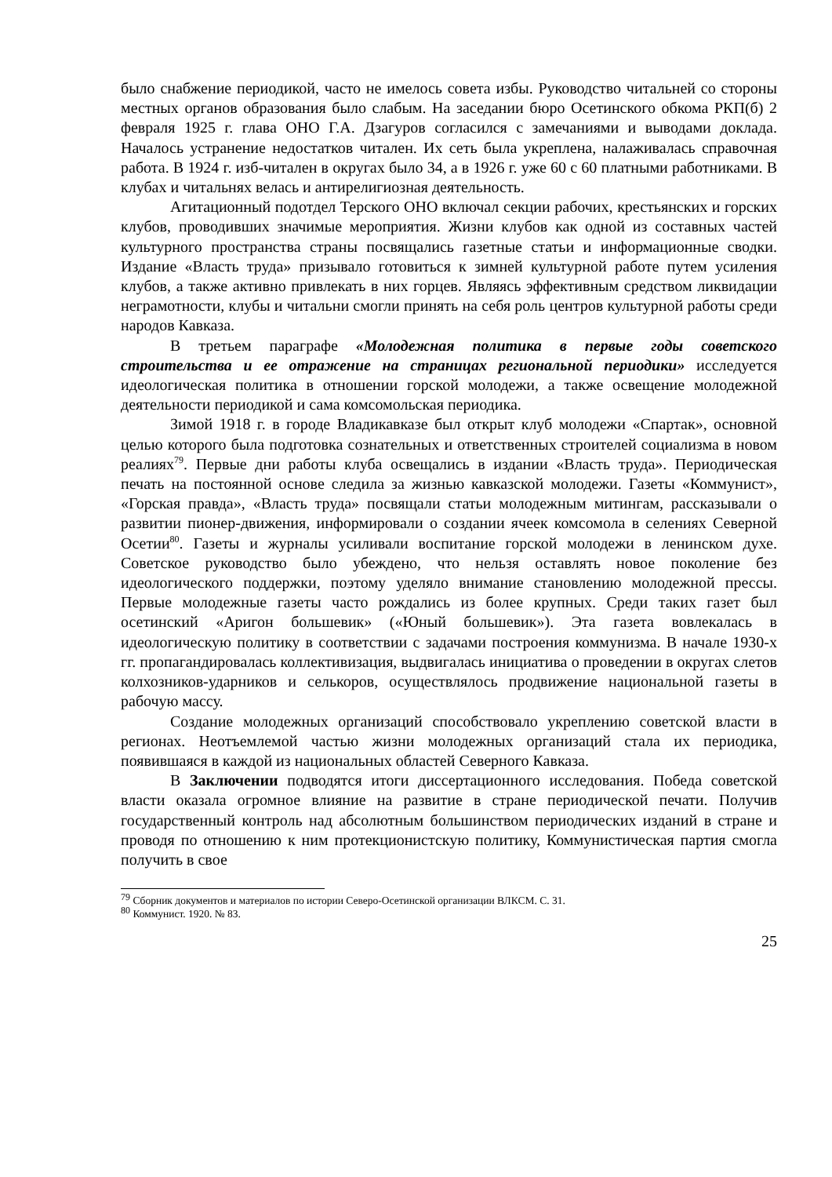было снабжение периодикой, часто не имелось совета избы. Руководство читальней со стороны местных органов образования было слабым. На заседании бюро Осетинского обкома РКП(б) 2 февраля 1925 г. глава ОНО Г.А. Дзагуров согласился с замечаниями и выводами доклада. Началось устранение недостатков читален. Их сеть была укреплена, налаживалась справочная работа. В 1924 г. изб-читален в округах было 34, а в 1926 г. уже 60 с 60 платными работниками. В клубах и читальнях велась и антирелигиозная деятельность.
Агитационный подотдел Терского ОНО включал секции рабочих, крестьянских и горских клубов, проводивших значимые мероприятия. Жизни клубов как одной из составных частей культурного пространства страны посвящались газетные статьи и информационные сводки. Издание «Власть труда» призывало готовиться к зимней культурной работе путем усиления клубов, а также активно привлекать в них горцев. Являясь эффективным средством ликвидации неграмотности, клубы и читальни смогли принять на себя роль центров культурной работы среди народов Кавказа.
В третьем параграфе «Молодежная политика в первые годы советского строительства и ее отражение на страницах региональной периодики» исследуется идеологическая политика в отношении горской молодежи, а также освещение молодежной деятельности периодикой и сама комсомольская периодика.
Зимой 1918 г. в городе Владикавказе был открыт клуб молодежи «Спартак», основной целью которого была подготовка сознательных и ответственных строителей социализма в новом реалиях<sup>79</sup>. Первые дни работы клуба освещались в издании «Власть труда». Периодическая печать на постоянной основе следила за жизнью кавказской молодежи. Газеты «Коммунист», «Горская правда», «Власть труда» посвящали статьи молодежным митингам, рассказывали о развитии пионер-движения, информировали о создании ячеек комсомола в селениях Северной Осетии<sup>80</sup>. Газеты и журналы усиливали воспитание горской молодежи в ленинском духе. Советское руководство было убеждено, что нельзя оставлять новое поколение без идеологического поддержки, поэтому уделяло внимание становлению молодежной прессы. Первые молодежные газеты часто рождались из более крупных. Среди таких газет был осетинский «Аригон большевик» («Юный большевик»). Эта газета вовлекалась в идеологическую политику в соответствии с задачами построения коммунизма. В начале 1930-х гг. пропагандировалась коллективизация, выдвигалась инициатива о проведении в округах слетов колхозников-ударников и селькоров, осуществлялось продвижение национальной газеты в рабочую массу.
Создание молодежных организаций способствовало укреплению советской власти в регионах. Неотъемлемой частью жизни молодежных организаций стала их периодика, появившаяся в каждой из национальных областей Северного Кавказа.
В Заключении подводятся итоги диссертационного исследования. Победа советской власти оказала огромное влияние на развитие в стране периодической печати. Получив государственный контроль над абсолютным большинством периодических изданий в стране и проводя по отношению к ним протекционистскую политику, Коммунистическая партия смогла получить в свое
<sup>79</sup> Сборник документов и материалов по истории Северо-Осетинской организации ВЛКСМ. С. 31.
<sup>80</sup> Коммунист. 1920. № 83.
25